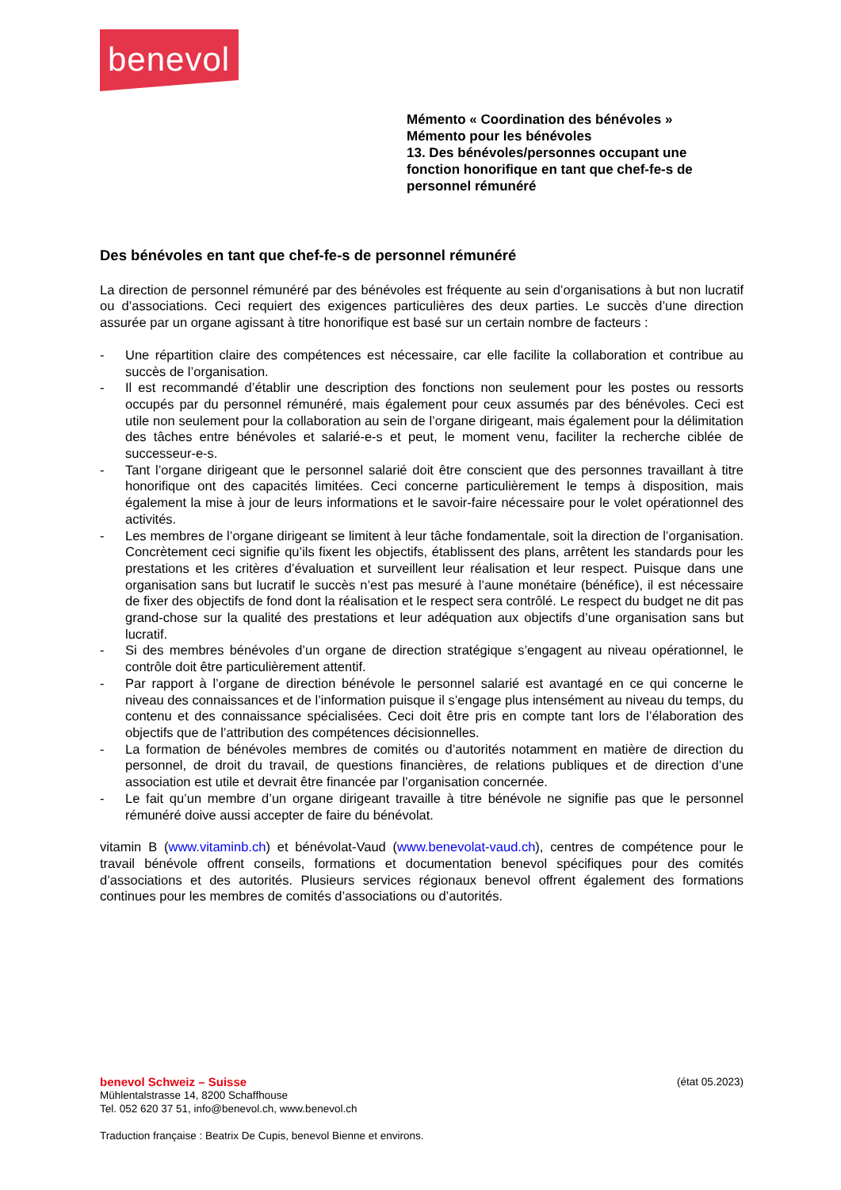benevol
Mémento « Coordination des bénévoles »
Mémento pour les bénévoles
13. Des bénévoles/personnes occupant une fonction honorifique en tant que chef-fe-s de personnel rémunéré
Des bénévoles en tant que chef-fe-s de personnel rémunéré
La direction de personnel rémunéré par des bénévoles est fréquente au sein d’organisations à but non lucratif ou d’associations. Ceci requiert des exigences particulières des deux parties. Le succès d’une direction assurée par un organe agissant à titre honorifique est basé sur un certain nombre de facteurs :
- Une répartition claire des compétences est nécessaire, car elle facilite la collaboration et contribue au succès de l’organisation.
- Il est recommandé d’établir une description des fonctions non seulement pour les postes ou ressorts occupés par du personnel rémunéré, mais également pour ceux assumés par des bénévoles. Ceci est utile non seulement pour la collaboration au sein de l’organe dirigeant, mais également pour la délimitation des tâches entre bénévoles et salarié-e-s et peut, le moment venu, faciliter la recherche ciblée de successeur-e-s.
- Tant l’organe dirigeant que le personnel salarié doit être conscient que des personnes travaillant à titre honorifique ont des capacités limitées. Ceci concerne particulièrement le temps à disposition, mais également la mise à jour de leurs informations et le savoir-faire nécessaire pour le volet opérationnel des activités.
- Les membres de l’organe dirigeant se limitent à leur tâche fondamentale, soit la direction de l’organisation. Concrètement ceci signifie qu’ils fixent les objectifs, établissent des plans, arrêtent les standards pour les prestations et les critères d’évaluation et surveillent leur réalisation et leur respect. Puisque dans une organisation sans but lucratif le succès n’est pas mesuré à l’aune monétaire (bénéfice), il est nécessaire de fixer des objectifs de fond dont la réalisation et le respect sera contrôlé. Le respect du budget ne dit pas grand-chose sur la qualité des prestations et leur adéquation aux objectifs d’une organisation sans but lucratif.
- Si des membres bénévoles d’un organe de direction stratégique s’engagent au niveau opérationnel, le contrôle doit être particulièrement attentif.
- Par rapport à l’organe de direction bénévole le personnel salarié est avantagé en ce qui concerne le niveau des connaissances et de l’information puisque il s’engage plus intensément au niveau du temps, du contenu et des connaissance spécialisées. Ceci doit être pris en compte tant lors de l’élaboration des objectifs que de l’attribution des compétences décisionnelles.
- La formation de bénévoles membres de comités ou d’autorités notamment en matière de direction du personnel, de droit du travail, de questions financières, de relations publiques et de direction d’une association est utile et devrait être financée par l’organisation concernée.
- Le fait qu’un membre d’un organe dirigeant travaille à titre bénévole ne signifie pas que le personnel rémunéré doive aussi accepter de faire du bénévolat.
vitamin B (www.vitaminb.ch) et bénévolat-Vaud (www.benevolat-vaud.ch), centres de compétence pour le travail bénévole offrent conseils, formations et documentation benevol spécifiques pour des comités d’associations et des autorités. Plusieurs services régionaux benevol offrent également des formations continues pour les membres de comités d’associations ou d’autorités.
benevol Schweiz – Suisse (état 05.2023)
Mühlentalstrasse 14, 8200 Schaffhouse
Tel. 052 620 37 51, info@benevol.ch, www.benevol.ch
Traduction française : Beatrix De Cupis, benevol Bienne et environs.